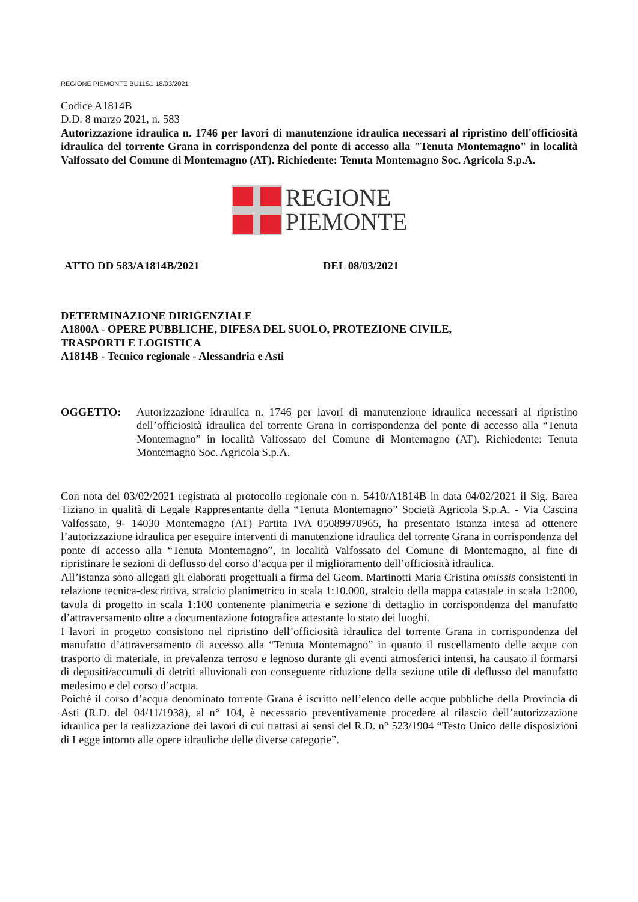REGIONE PIEMONTE BU11S1 18/03/2021
Codice A1814B
D.D. 8 marzo 2021, n. 583
Autorizzazione idraulica n. 1746 per lavori di manutenzione idraulica necessari al ripristino dell'officiosità idraulica del torrente Grana in corrispondenza del ponte di accesso alla "Tenuta Montemagno" in località Valfossato del Comune di Montemagno (AT). Richiedente: Tenuta Montemagno Soc. Agricola S.p.A.
REGIONE
PIEMONTE
ATTO DD 583/A1814B/2021 DEL 08/03/2021
DETERMINAZIONE DIRIGENZIALE
A1800A - OPERE PUBBLICHE, DIFESA DEL SUOLO, PROTEZIONE CIVILE,
TRASPORTI E LOGISTICA
A1814B - Tecnico regionale - Alessandria e Asti
OGGETTO: Autorizzazione idraulica n. 1746 per lavori di manutenzione idraulica necessari al ripristino dell’officiosità idraulica del torrente Grana in corrispondenza del ponte di accesso alla “Tenuta Montemagno” in località Valfossato del Comune di Montemagno (AT). Richiedente: Tenuta Montemagno Soc. Agricola S.p.A.
Con nota del 03/02/2021 registrata al protocollo regionale con n. 5410/A1814B in data 04/02/2021 il Sig. Barea Tiziano in qualità di Legale Rappresentante della “Tenuta Montemagno” Società Agricola S.p.A. - Via Cascina Valfossato, 9- 14030 Montemagno (AT) Partita IVA 05089970965, ha presentato istanza intesa ad ottenere l’autorizzazione idraulica per eseguire interventi di manutenzione idraulica del torrente Grana in corrispondenza del ponte di accesso alla “Tenuta Montemagno”, in località Valfossato del Comune di Montemagno, al fine di ripristinare le sezioni di deflusso del corso d’acqua per il miglioramento dell’officiosità idraulica.
All’istanza sono allegati gli elaborati progettuali a firma del Geom. Martinotti Maria Cristina omissis consistenti in relazione tecnica-descrittiva, stralcio planimetrico in scala 1:10.000, stralcio della mappa catastale in scala 1:2000, tavola di progetto in scala 1:100 contenente planimetria e sezione di dettaglio in corrispondenza del manufatto d’attraversamento oltre a documentazione fotografica attestante lo stato dei luoghi.
I lavori in progetto consistono nel ripristino dell’officiosità idraulica del torrente Grana in corrispondenza del manufatto d’attraversamento di accesso alla “Tenuta Montemagno” in quanto il ruscellamento delle acque con trasporto di materiale, in prevalenza terroso e legnoso durante gli eventi atmosferici intensi, ha causato il formarsi di depositi/accumuli di detriti alluvionali con conseguente riduzione della sezione utile di deflusso del manufatto medesimo e del corso d’acqua.
Poiché il corso d’acqua denominato torrente Grana è iscritto nell’elenco delle acque pubbliche della Provincia di Asti (R.D. del 04/11/1938), al n° 104, è necessario preventivamente procedere al rilascio dell’autorizzazione idraulica per la realizzazione dei lavori di cui trattasi ai sensi del R.D. n° 523/1904 “Testo Unico delle disposizioni di Legge intorno alle opere idrauliche delle diverse categorie”.